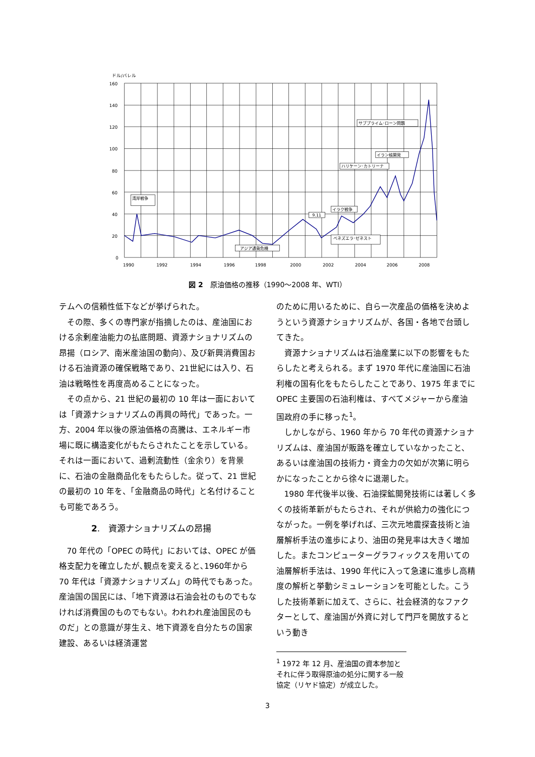ドル/バレル
160
140
120
100
80
60
40
20
0
1990
1992
1994
1996
1998
2000
2002
2004
2006
2008
湾岸戦争
9.11
イラク戦争
ハリケーン･カトリーナ
イラン核開発
サブプライム･ローン問題
アジア通貨危機
ベネズエラ･ゼネスト
図 2　原油価格の推移（1990～2008 年、WTI）
テムへの信頼性低下などが挙げられた。
その際、多くの専門家が指摘したのは、産油国における余剰産油能力の払底問題、資源ナショナリズムの昂揚（ロシア、南米産油国の動向）、及び新興消費国おける石油資源の確保戦略であり、21世紀には入り、石油は戦略性を再度高めることになった。
その点から、21 世紀の最初の 10 年は一面においては「資源ナショナリズムの再興の時代」であった。一方、2004 年以後の原油価格の高騰は、エネルギー市場に既に構造変化がもたらされたことを示している。それは一面において、過剰流動性（金余り）を背景に、石油の金融商品化をもたらした。従って、21 世紀の最初の 10 年を、「金融商品の時代」と名付けることも可能であろう。
2.　資源ナショナリズムの昂揚
70 年代の「OPEC の時代」においては、OPEC が価格支配力を確立したが､観点を変えると､1960年から 70 年代は「資源ナショナリズム」の時代でもあった。産油国の国民には､「地下資源は石油会社のものでもなければ消費国のものでもない。われわれ産油国民のものだ」との意識が芽生え、地下資源を自分たちの国家建設、あるいは経済運営
のために用いるために、自ら一次産品の価格を決めようという資源ナショナリズムが、各国・各地で台頭してきた。
資源ナショナリズムは石油産業に以下の影響をもたらしたと考えられる。まず 1970 年代に産油国に石油利権の国有化をもたらしたことであり、1975 年までに OPEC 主要国の石油利権は、すべてメジャーから産油国政府の手に移った<sup>1</sup>。
しかしながら、1960 年から 70 年代の資源ナショナリズムは、産油国が販路を確立していなかったこと、あるいは産油国の技術力・資金力の欠如が次第に明らかになったことから徐々に退潮した。
1980 年代後半以後、石油探鉱開発技術には著しく多くの技術革新がもたらされ、それが供給力の強化につながった。一例を挙げれば、三次元地震探査技術と油層解析手法の進歩により、油田の発見率は大きく増加した。またコンピューターグラフィックスを用いての油層解析手法は、1990 年代に入って急速に進歩し高精度の解析と挙動シミュレーションを可能とした。こうした技術革新に加えて、さらに、社会経済的なファクターとして、産油国が外資に対して門戸を開放するという動き
<sup>1</sup> 1972 年 12 月、産油国の資本参加とそれに伴う取得原油の処分に関する一般協定（リヤド協定）が成立した。
3